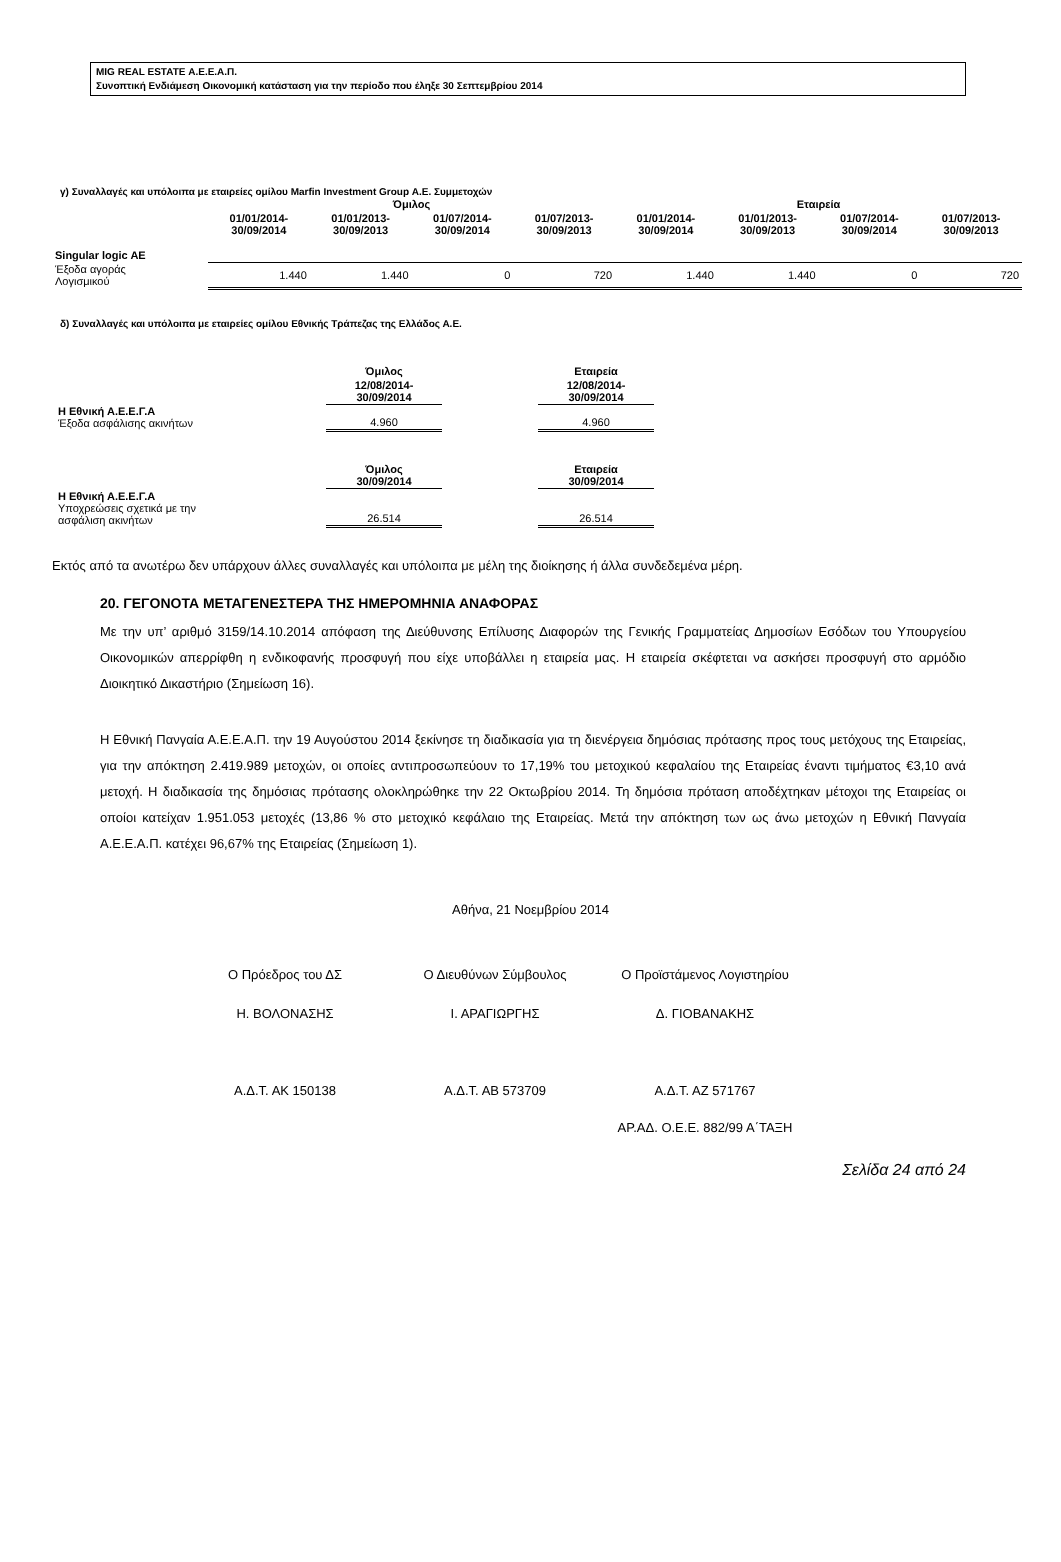MIG REAL ESTATE Α.Ε.Ε.Α.Π.
Συνοπτική Ενδιάμεση Οικονομική κατάσταση για την περίοδο που έληξε 30 Σεπτεμβρίου 2014
γ) Συναλλαγές και υπόλοιπα με εταιρείες ομίλου Marfin Investment Group Α.Ε. Συμμετοχών
| | Όμιλος | | | | Εταιρεία | | | |
| | 01/01/2014- 30/09/2014 | 01/01/2013- 30/09/2013 | 01/07/2014- 30/09/2014 | 01/07/2013- 30/09/2013 | 01/01/2014- 30/09/2014 | 01/01/2013- 30/09/2013 | 01/07/2014- 30/09/2014 | 01/07/2013- 30/09/2013 |
| Singular logic AE | | | | | | | | |
| Έξοδα αγοράς Λογισμικού | 1.440 | 1.440 | 0 | 720 | 1.440 | 1.440 | 0 | 720 |
δ) Συναλλαγές και υπόλοιπα με εταιρείες ομίλου Εθνικής Τράπεζας της Ελλάδος Α.Ε.
| | Όμιλος | | Εταιρεία |
| | 12/08/2014- 30/09/2014 | | 12/08/2014- 30/09/2014 |
| Η Εθνική Α.Ε.Ε.Γ.Α Έξοδα ασφάλισης ακινήτων | 4.960 | | 4.960 |
| | Όμιλος 30/09/2014 | | Εταιρεία 30/09/2014 |
| Η Εθνική Α.Ε.Ε.Γ.Α Υποχρεώσεις σχετικά με την ασφάλιση ακινήτων | 26.514 | | 26.514 |
Εκτός από τα ανωτέρω δεν υπάρχουν άλλες συναλλαγές και υπόλοιπα με μέλη της διοίκησης ή άλλα συνδεδεμένα μέρη.
20. ΓΕΓΟΝΟΤΑ ΜΕΤΑΓΕΝΕΣΤΕΡΑ ΤΗΣ ΗΜΕΡΟΜΗΝΙΑ ΑΝΑΦΟΡΑΣ
Με την υπ’ αριθμό 3159/14.10.2014 απόφαση της Διεύθυνσης Επίλυσης Διαφορών της Γενικής Γραμματείας Δημοσίων Εσόδων του Υπουργείου Οικονομικών απερρίφθη η ενδικοφανής προσφυγή που είχε υποβάλλει η εταιρεία μας. Η εταιρεία σκέφτεται να ασκήσει προσφυγή στο αρμόδιο Διοικητικό Δικαστήριο (Σημείωση 16).
Η Εθνική Πανγαία Α.Ε.Ε.Α.Π. την 19 Αυγούστου 2014 ξεκίνησε τη διαδικασία για τη διενέργεια δημόσιας πρότασης προς τους μετόχους της Εταιρείας, για την απόκτηση 2.419.989 μετοχών, οι οποίες αντιπροσωπεύουν το 17,19% του μετοχικού κεφαλαίου της Εταιρείας έναντι τιμήματος €3,10 ανά μετοχή. Η διαδικασία της δημόσιας πρότασης ολοκληρώθηκε την 22 Οκτωβρίου 2014. Τη δημόσια πρόταση αποδέχτηκαν μέτοχοι της Εταιρείας οι οποίοι κατείχαν 1.951.053 μετοχές (13,86 % στο μετοχικό κεφάλαιο της Εταιρείας. Μετά την απόκτηση των ως άνω μετοχών η Εθνική Πανγαία Α.Ε.Ε.Α.Π. κατέχει 96,67% της Εταιρείας (Σημείωση 1).
Αθήνα, 21 Νοεμβρίου 2014
Ο Πρόεδρος του ΔΣ Ο Διευθύνων Σύμβουλος Ο Προϊστάμενος Λογιστηρίου
Η. ΒΟΛΟΝΑΣΗΣ Ι. ΑΡΑΓΙΩΡΓΗΣ Δ. ΓΙΟΒΑΝΑΚΗΣ
Α.Δ.Τ. ΑΚ 150138 Α.Δ.Τ. ΑΒ 573709 Α.Δ.Τ. ΑΖ 571767
ΑΡ.ΑΔ. Ο.Ε.Ε. 882/99 Α΄ΤΑΞΗ
Σελίδα 24 από 24